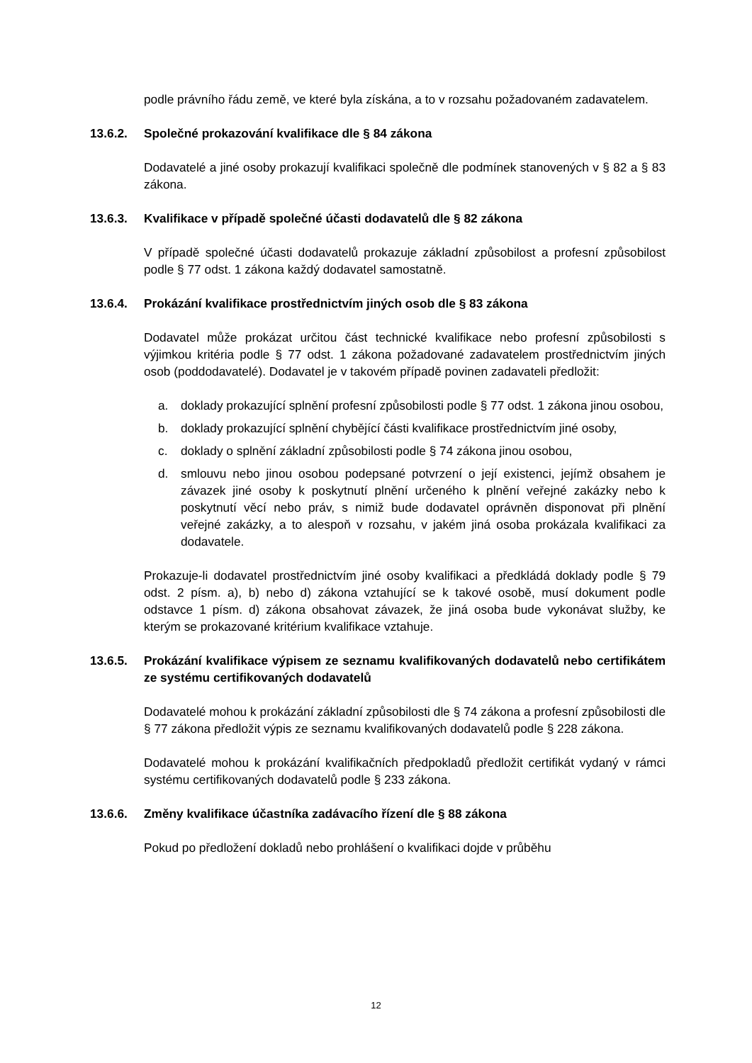podle právního řádu země, ve které byla získána, a to v rozsahu požadovaném zadavatelem.
13.6.2. Společné prokazování kvalifikace dle § 84 zákona
Dodavatelé a jiné osoby prokazují kvalifikaci společně dle podmínek stanovených v § 82 a § 83 zákona.
13.6.3. Kvalifikace v případě společné účasti dodavatelů dle § 82 zákona
V případě společné účasti dodavatelů prokazuje základní způsobilost a profesní způsobilost podle § 77 odst. 1 zákona každý dodavatel samostatně.
13.6.4. Prokázání kvalifikace prostřednictvím jiných osob dle § 83 zákona
Dodavatel může prokázat určitou část technické kvalifikace nebo profesní způsobilosti s výjimkou kritéria podle § 77 odst. 1 zákona požadované zadavatelem prostřednictvím jiných osob (poddodavatelé). Dodavatel je v takovém případě povinen zadavateli předložit:
a. doklady prokazující splnění profesní způsobilosti podle § 77 odst. 1 zákona jinou osobou,
b. doklady prokazující splnění chybějící části kvalifikace prostřednictvím jiné osoby,
c. doklady o splnění základní způsobilosti podle § 74 zákona jinou osobou,
d. smlouvu nebo jinou osobou podepsané potvrzení o její existenci, jejímž obsahem je závazek jiné osoby k poskytnutí plnění určeného k plnění veřejné zakázky nebo k poskytnutí věcí nebo práv, s nimiž bude dodavatel oprávněn disponovat při plnění veřejné zakázky, a to alespoň v rozsahu, v jakém jiná osoba prokázala kvalifikaci za dodavatele.
Prokazuje-li dodavatel prostřednictvím jiné osoby kvalifikaci a předkládá doklady podle § 79 odst. 2 písm. a), b) nebo d) zákona vztahující se k takové osobě, musí dokument podle odstavce 1 písm. d) zákona obsahovat závazek, že jiná osoba bude vykonávat služby, ke kterým se prokazované kritérium kvalifikace vztahuje.
13.6.5. Prokázání kvalifikace výpisem ze seznamu kvalifikovaných dodavatelů nebo certifikátem ze systému certifikovaných dodavatelů
Dodavatelé mohou k prokázání základní způsobilosti dle § 74 zákona a profesní způsobilosti dle § 77 zákona předložit výpis ze seznamu kvalifikovaných dodavatelů podle § 228 zákona.
Dodavatelé mohou k prokázání kvalifikačních předpokladů předložit certifikát vydaný v rámci systému certifikovaných dodavatelů podle § 233 zákona.
13.6.6. Změny kvalifikace účastníka zadávacího řízení dle § 88 zákona
Pokud po předložení dokladů nebo prohlášení o kvalifikaci dojde v průběhu
12